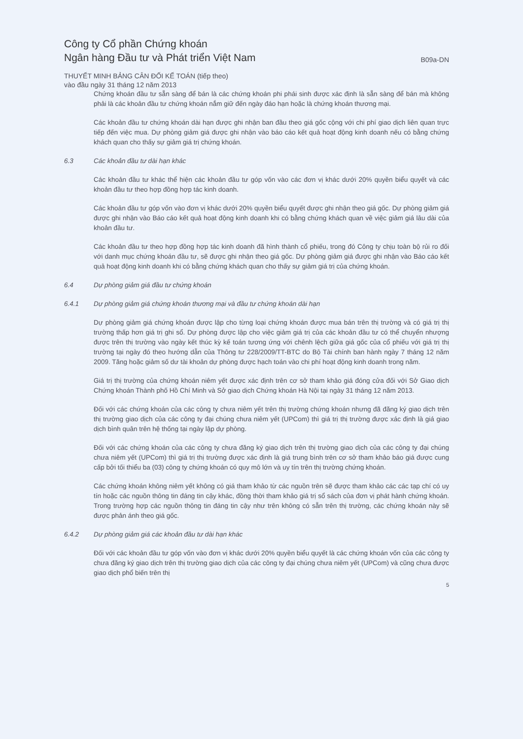Công ty Cổ phần Chứng khoán
Ngân hàng Đầu tư và Phát triển Việt Nam
B09a-DN
THUYẾT MINH BẢNG CÂN ĐỐI KẾ TOÁN (tiếp theo)
vào đầu ngày 31 tháng 12 năm 2013
Chứng khoán đầu tư sẵn sàng để bán là các chứng khoán phi phái sinh được xác định là sẵn sàng để bán mà không phải là các khoản đầu tư chứng khoán nắm giữ đến ngày đáo hạn hoặc là chứng khoán thương mại.
Các khoản đầu tư chứng khoán dài hạn được ghi nhận ban đầu theo giá gốc cộng với chi phí giao dịch liên quan trực tiếp đến việc mua. Dự phòng giảm giá được ghi nhận vào báo cáo kết quả hoạt động kinh doanh nếu có bằng chứng khách quan cho thấy sự giảm giá trị chứng khoán.
6.3 Các khoản đầu tư dài hạn khác
Các khoản đầu tư khác thể hiện các khoản đầu tư góp vốn vào các đơn vị khác dưới 20% quyền biểu quyết và các khoản đầu tư theo hợp đồng hợp tác kinh doanh.
Các khoản đầu tư góp vốn vào đơn vị khác dưới 20% quyền biểu quyết được ghi nhận theo giá gốc. Dự phòng giảm giá được ghi nhận vào Báo cáo kết quả hoạt động kinh doanh khi có bằng chứng khách quan về việc giảm giá lâu dài của khoản đầu tư.
Các khoản đầu tư theo hợp đồng hợp tác kinh doanh đã hình thành cổ phiếu, trong đó Công ty chịu toàn bộ rủi ro đối với danh mục chứng khoán đầu tư, sẽ được ghi nhận theo giá gốc. Dự phòng giảm giá được ghi nhận vào Báo cáo kết quả hoạt động kinh doanh khi có bằng chứng khách quan cho thấy sự giảm giá trị của chứng khoán.
6.4 Dự phòng giảm giá đầu tư chứng khoán
6.4.1 Dự phòng giảm giá chứng khoán thương mại và đầu tư chứng khoán dài hạn
Dự phòng giảm giá chứng khoán được lập cho từng loại chứng khoán được mua bán trên thị trường và có giá trị thị trường thấp hơn giá trị ghi sổ. Dự phòng được lập cho việc giảm giá trị của các khoản đầu tư có thể chuyển nhượng được trên thị trường vào ngày kết thúc kỳ kế toán tương ứng với chênh lệch giữa giá gốc của cổ phiếu với giá trị thị trường tại ngày đó theo hướng dẫn của Thông tư 228/2009/TT-BTC do Bộ Tài chính ban hành ngày 7 tháng 12 năm 2009. Tăng hoặc giảm số dư tài khoản dự phòng được hạch toán vào chi phí hoạt động kinh doanh trong năm.
Giá trị thị trường của chứng khoán niêm yết được xác định trên cơ sở tham khảo giá đóng cửa đối với Sở Giao dịch Chứng khoán Thành phố Hồ Chí Minh và Sở giao dịch Chứng khoán Hà Nội tại ngày 31 tháng 12 năm 2013.
Đối với các chứng khoán của các công ty chưa niêm yết trên thị trường chứng khoán nhưng đã đăng ký giao dịch trên thị trường giao dịch của các công ty đại chúng chưa niêm yết (UPCom) thì giá trị thị trường được xác định là giá giao dịch bình quân trên hệ thống tại ngày lập dự phòng.
Đối với các chứng khoán của các công ty chưa đăng ký giao dịch trên thị trường giao dịch của các công ty đại chúng chưa niêm yết (UPCom) thì giá trị thị trường được xác định là giá trung bình trên cơ sở tham khảo báo giá được cung cấp bởi tối thiểu ba (03) công ty chứng khoán có quy mô lớn và uy tín trên thị trường chứng khoán.
Các chứng khoán không niêm yết không có giá tham khảo từ các nguồn trên sẽ được tham khảo các các tạp chí có uy tín hoặc các nguồn thông tin đáng tin cậy khác, đồng thời tham khảo giá trị sổ sách của đơn vị phát hành chứng khoán. Trong trường hợp các nguồn thông tin đáng tin cậy như trên không có sẵn trên thị trường, các chứng khoán này sẽ được phản ánh theo giá gốc.
6.4.2 Dự phòng giảm giá các khoản đầu tư dài hạn khác
Đối với các khoản đầu tư góp vốn vào đơn vị khác dưới 20% quyền biểu quyết là các chứng khoán vốn của các công ty chưa đăng ký giao dịch trên thị trường giao dịch của các công ty đại chúng chưa niêm yết (UPCom) và cũng chưa được giao dịch phổ biến trên thị
5